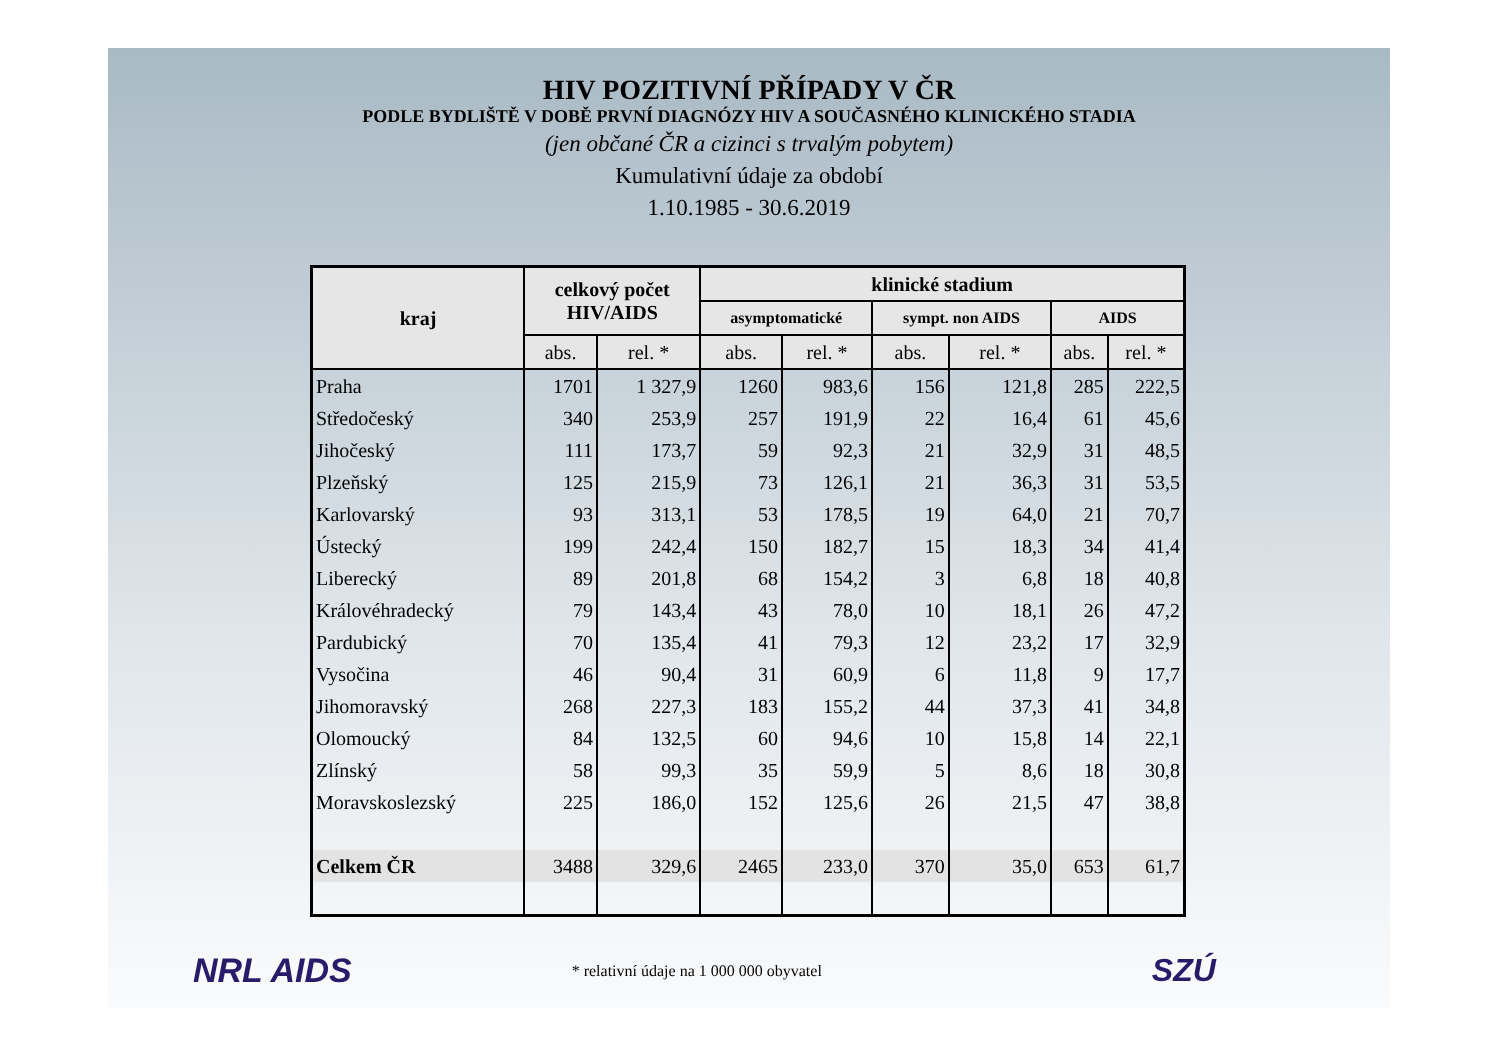HIV POZITIVNÍ PŘÍPADY V ČR
PODLE BYDLIŠTĚ V DOBĚ PRVNÍ DIAGNÓZY HIV A SOUČASNÉHO KLINICKÉHO STADIA
(jen občané ČR a cizinci s trvalým pobytem)
Kumulativní údaje za období
1.10.1985 - 30.6.2019
| kraj | celkový počet HIV/AIDS | | klinické stadium | | | | | |
| --- | --- | --- | --- | --- | --- | --- | --- | --- |
| | | | asymptomatické | | sympt. non AIDS | | AIDS | |
| | abs. | rel. * | abs. | rel. * | abs. | rel. * | abs. | rel. * |
| Praha | 1701 | 1 327,9 | 1260 | 983,6 | 156 | 121,8 | 285 | 222,5 |
| Středočeský | 340 | 253,9 | 257 | 191,9 | 22 | 16,4 | 61 | 45,6 |
| Jihočeský | 111 | 173,7 | 59 | 92,3 | 21 | 32,9 | 31 | 48,5 |
| Plzeňský | 125 | 215,9 | 73 | 126,1 | 21 | 36,3 | 31 | 53,5 |
| Karlovarský | 93 | 313,1 | 53 | 178,5 | 19 | 64,0 | 21 | 70,7 |
| Ústecký | 199 | 242,4 | 150 | 182,7 | 15 | 18,3 | 34 | 41,4 |
| Liberecký | 89 | 201,8 | 68 | 154,2 | 3 | 6,8 | 18 | 40,8 |
| Královéhradecký | 79 | 143,4 | 43 | 78,0 | 10 | 18,1 | 26 | 47,2 |
| Pardubický | 70 | 135,4 | 41 | 79,3 | 12 | 23,2 | 17 | 32,9 |
| Vysočina | 46 | 90,4 | 31 | 60,9 | 6 | 11,8 | 9 | 17,7 |
| Jihomoravský | 268 | 227,3 | 183 | 155,2 | 44 | 37,3 | 41 | 34,8 |
| Olomoucký | 84 | 132,5 | 60 | 94,6 | 10 | 15,8 | 14 | 22,1 |
| Zlínský | 58 | 99,3 | 35 | 59,9 | 5 | 8,6 | 18 | 30,8 |
| Moravskoslezský | 225 | 186,0 | 152 | 125,6 | 26 | 21,5 | 47 | 38,8 |
| Celkem ČR | 3488 | 329,6 | 2465 | 233,0 | 370 | 35,0 | 653 | 61,7 |
NRL AIDS * relativní údaje na 1 000 000 obyvatel SZÚ